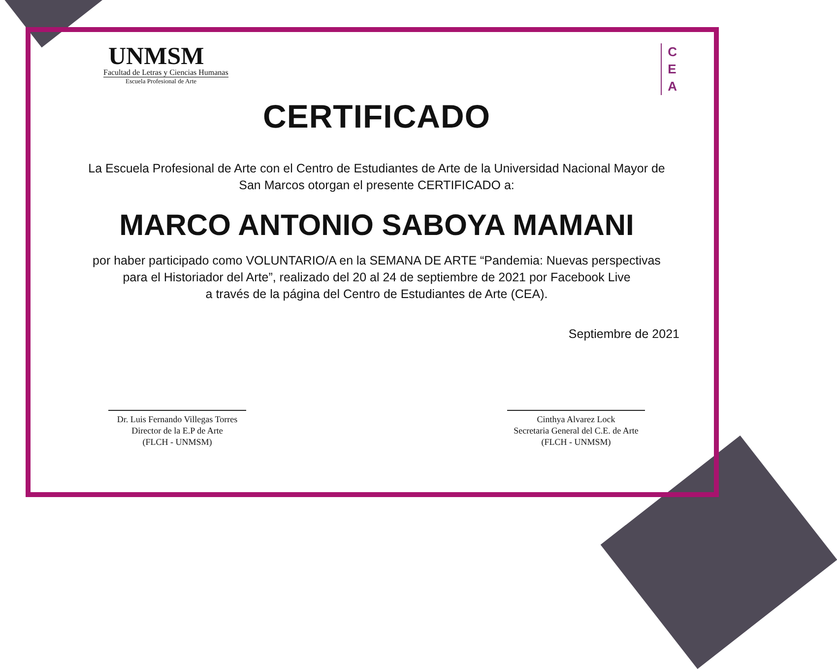UNMSM
Facultad de Letras y Ciencias Humanas
Escuela Profesional de Arte
C
E
A
CERTIFICADO
La Escuela Profesional de Arte con el Centro de Estudiantes de Arte de la Universidad Nacional Mayor de
San Marcos otorgan el presente CERTIFICADO a:
MARCO ANTONIO SABOYA MAMANI
por haber participado como VOLUNTARIO/A en la SEMANA DE ARTE “Pandemia: Nuevas perspectivas
para el Historiador del Arte”, realizado del 20 al 24 de septiembre de 2021 por Facebook Live
a través de la página del Centro de Estudiantes de Arte (CEA).
Septiembre de 2021
Dr. Luis Fernando Villegas Torres
Director de la E.P de Arte
(FLCH - UNMSM)
Cinthya Alvarez Lock
Secretaria General del C.E. de Arte
(FLCH - UNMSM)